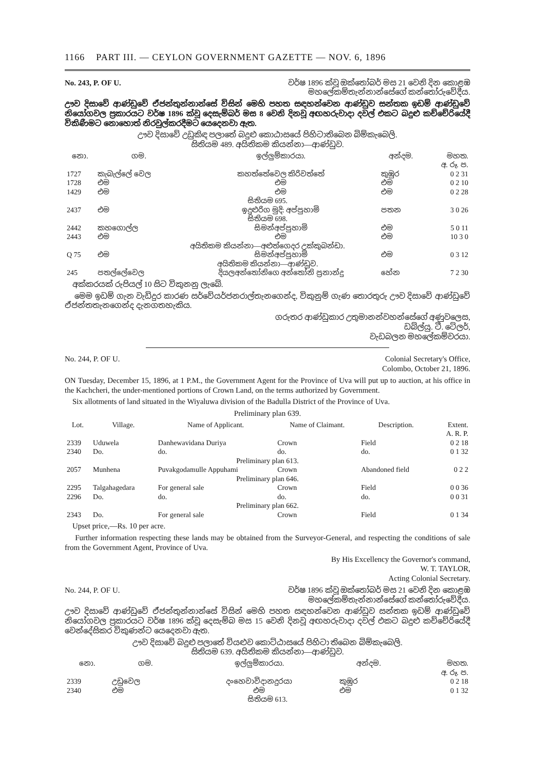1166 PART III. — CEYLON GOVERNMENT GAZETTE — NOV. 6, 1896
No. 243, P. OF U. වර්ෂ 1896 ක්වූ ඔක්තෝබර් මස 21 වෙනි දින කොළඹ
මහලේකම්තැන්නාන්සේගේ කන්තෝරුවේදීය.
ඌව දිසාවේ ආණ්ඩුවේ ඒජන්තුන්නාන්සේ විසින් මෙහි පහත සඳහන්වෙන ආණ්ඩුව සන්තක ඉඩම් ආණ්ඩුවේ නියෝගවල ප්‍රකාරයට වර්ෂ 1896 ක්වූ දෙසැම්බර් මස 8 වෙනි දිනවූ අඟහරුවාදා දවල් එකට බදුළු කච්චේරියේදී විකිණීමට නොහොත් නිරවුල්කරදීමට යෙදෙනවා ඇත.
ඌව දිසාවේ උඩුකිඳ පලාතේ බදුළු කොඨාසයේ පිහිටාතිබෙන බිම්කැබෙලි.
සිතියම 489. අයිතිකම කියන්නා—ආණ්ඩුව.
| නො. | ගම. | ඉල්ලුම්කාරයා. | අන්දම. | මහත. අ. රූ. ප. |
| --- | --- | --- | --- | --- |
| 1727 | කැබැල්ලේ වෙල | කහත්තේවෙල කිරිවත්තේ | කුඹුර | 0 2 31 |
| 1728 | එම | එම | එම | 0 2 10 |
| 1429 | එම | එම | එම | 0 2 28 |
| සිතියම 695. | | | | |
| 2437 | එම | ඉදුළුරිග මුදි: අප්පුහාමි | පතන | 3 0 26 |
| සිතියම 698. | | | | |
| 2442 | කහගොල්ල | සිමන්අප්පුහාමි | එම | 5 0 11 |
| 2443 | එම | එම | එම | 10 3 0 |
| අයිතිකම කියන්නා—අළුත්ගෙදර උක්කුබන්ඩා. | | | | |
| Q 75 | එම | සිමන්අප්පුහාමි | එම | 0 3 12 |
| අයිතිකම කියන්නා—ආණ්ඩුව. | | | | |
| 245 | පතල්ලේවෙල | දියලඅන්තෝනිගෙ අන්තෝනි ප්‍රනාන්දු | හේන | 7 2 30 |
අක්කරයක් රුපියල් 10 සිට විකුනනු ලැබේ.
මෙම ඉඩම් ගැන වැඩිදුර කාරණ සර්වේයර්ජනරාල්තැනගෙන්ද, විකුනුම් ගැණ තොරතුරු ඌව දිසාවේ ආණ්ඩුවේ ඒජන්තතැනගෙන්ද දැනගතහැකිය.
ගරුතර ආණ්ඩුකාර උතුමානන්වහන්සේගේ අණුවලෙස,
ඩබ්ල්යු. ටී. ටේලර්,
වැඩබලන මහලේකම්වරයා.
No. 244, P. OF U. Colonial Secretary's Office,
Colombo, October 21, 1896.
ON Tuesday, December 15, 1896, at 1 P.M., the Government Agent for the Province of Uva will put up to auction, at his office in the Kachcheri, the under-mentioned portions of Crown Land, on the terms authorized by Government.
Six allotments of land situated in the Wiyaluwa division of the Badulla District of the Province of Uva.
Preliminary plan 639.
| Lot. | Village. | Name of Applicant. | Name of Claimant. | Description. | Extent. A. R. P. |
| --- | --- | --- | --- | --- | --- |
| 2339 | Uduwela | Danhewavidana Duriya | Crown | Field | 0 2 18 |
| 2340 | Do. | do. | do. | do. | 0 1 32 |
| Preliminary plan 613. | | | | | |
| 2057 | Munhena | Puvakgodamulle Appuhami | Crown | Abandoned field | 0 2 2 |
| Preliminary plan 646. | | | | | |
| 2295 | Talgahagedara | For general sale | Crown | Field | 0 0 36 |
| 2296 | Do. | do. | do. | do. | 0 0 31 |
| Preliminary plan 662. | | | | | |
| 2343 | Do. | For general sale | Crown | Field | 0 1 34 |
Upset price,—Rs. 10 per acre.
Further information respecting these lands may be obtained from the Surveyor-General, and respecting the conditions of sale from the Government Agent, Province of Uva.
By His Excellency the Governor's command,
W. T. TAYLOR,
Acting Colonial Secretary.
No. 244, P. OF U. වර්ෂ 1896 ක්වූ ඔක්තෝබර් මස 21 වෙනි දින කොළඹ
මහලේකම්තැන්නාන්සේගේ කන්තෝරුවේදීය.
ඌව දිසාවේ ආණ්ඩුවේ ඒජන්තුන්නාන්සේ විසින් මෙහි පහත සඳහන්වෙන ආණ්ඩුව සන්තක ඉඩම් ආණ්ඩුවේ නියෝගවල ප්‍රකාරයට වර්ෂ 1896 ක්වූ දෙසැම්බ මස 15 වෙනි දිනවූ අඟහරුවාදා දවල් එකට බදුළු කච්චේරියේදී වෙන්දේසිකර විකුණන්ට යෙදෙනවා ඇත.
ඌව දිසාවේ බදුළු පලාතේ වියළුව කොට්ඨාසයේ පිහිටා තිබෙන බිම්කැබෙලි.
සිතියම 639. අයිතිකම කියන්නා—ආණ්ඩුව.
| නො. | ගම. | ඉල්ලුම්කාරයා. | අන්දම. | මහත. අ. රූ. ප. |
| --- | --- | --- | --- | --- |
| 2339 | උඩුවෙල | දංහෙවාවිදානදුරයා | කුඹුර | 0 2 18 |
| 2340 | එම | එම | එම | 0 1 32 |
| සිතියම 613. | | | | |